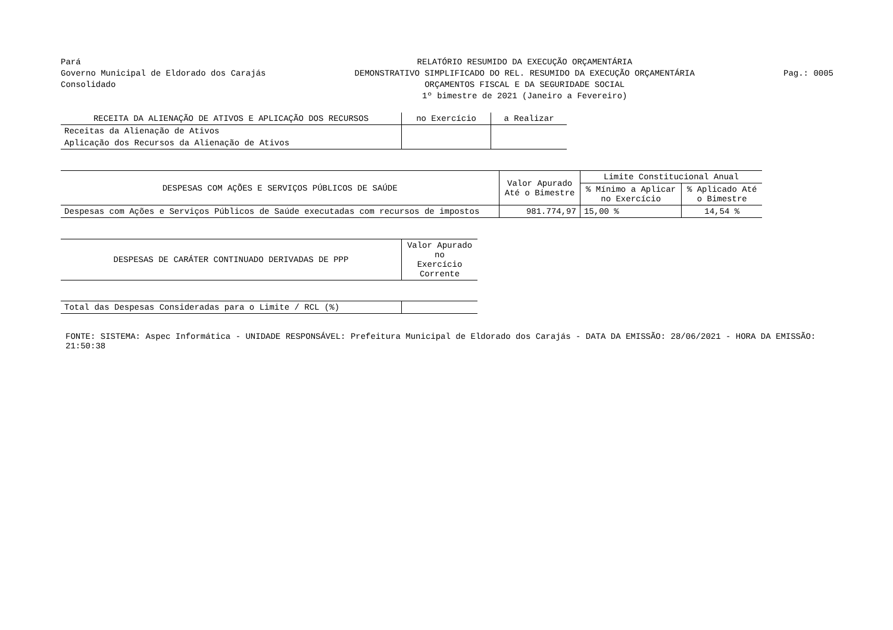Pará
Governo Municipal de Eldorado dos Carajás
Consolidado
RELATÓRIO RESUMIDO DA EXECUÇÃO ORÇAMENTÁRIA
DEMONSTRATIVO SIMPLIFICADO DO REL. RESUMIDO DA EXECUÇÃO ORÇAMENTÁRIA
ORÇAMENTOS FISCAL E DA SEGURIDADE SOCIAL
1º bimestre de 2021 (Janeiro a Fevereiro)
Pag.: 0005
| RECEITA DA ALIENAÇÃO DE ATIVOS E APLICAÇÃO DOS RECURSOS | no Exercício | a Realizar |
| --- | --- | --- |
| Receitas da Alienação de Ativos | | |
| Aplicação dos Recursos da Alienação de Ativos | | |
| DESPESAS COM AÇÕES E SERVIÇOS PÚBLICOS DE SAÚDE | Valor Apurado Até o Bimestre | Limite Constitucional Anual | |
| --- | --- | --- | --- |
| | | % Mínimo a Aplicar no Exercício | % Aplicado Até o Bimestre |
| Despesas com Ações e Serviços Públicos de Saúde executadas com recursos de impostos | 981.774,97 | 15,00 % | 14,54 % |
| DESPESAS DE CARÁTER CONTINUADO DERIVADAS DE PPP | Valor Apurado no Exercício Corrente |
| --- | --- |
| Total das Despesas Consideradas para o Limite / RCL (%) | |
FONTE: SISTEMA: Aspec Informática - UNIDADE RESPONSÁVEL: Prefeitura Municipal de Eldorado dos Carajás - DATA DA EMISSÃO: 28/06/2021 - HORA DA EMISSÃO: 21:50:38